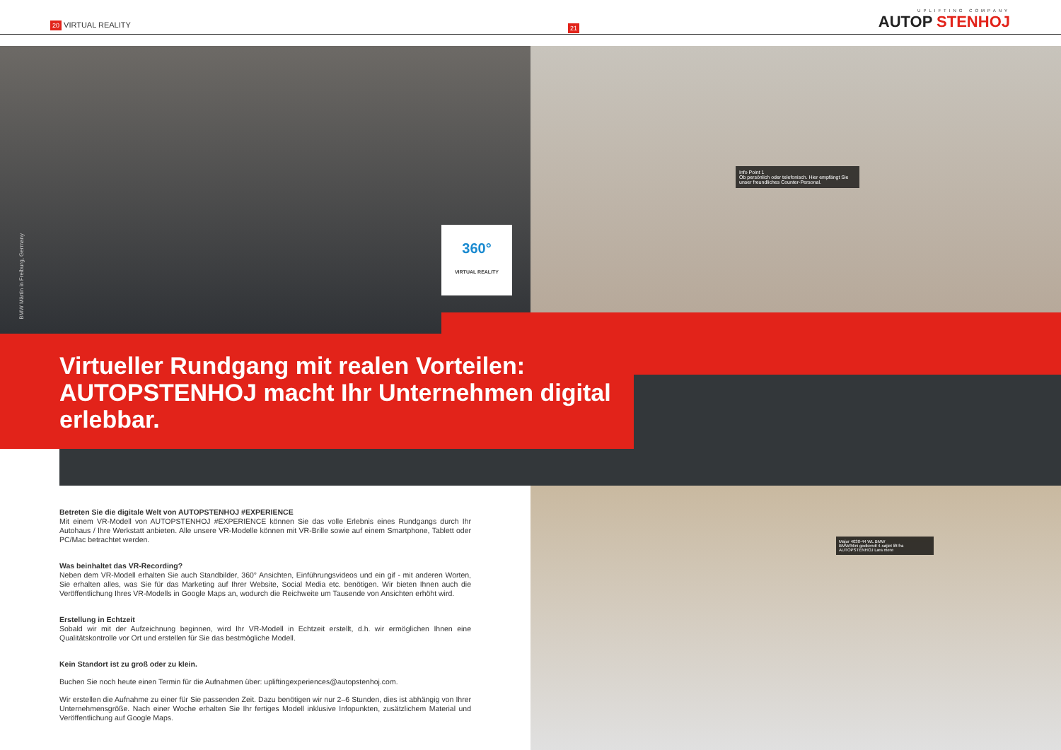20 VIRTUAL REALITY 21
UPLIFTING COMPANY
AUTOP STENHOJ
BMW Märtin in Freiburg, Germany
360°
VIRTUAL REALITY
Info Point 1
Ob persönlich oder telefonisch. Hier empfängt Sie unser freundliches Counter-Personal.
Virtueller Rundgang mit realen Vorteilen: AUTOPSTENHOJ macht Ihr Unternehmen digital erlebbar.
Major 4030-44 WL BMW
BMW/Mini godkendt 4-søjlet lift fra AUTOPSTENHOJ Læs mere
Betreten Sie die digitale Welt von AUTOPSTENHOJ #EXPERIENCE
Mit einem VR-Modell von AUTOPSTENHOJ #EXPERIENCE können Sie das volle Erlebnis eines Rundgangs durch Ihr Autohaus / Ihre Werkstatt anbieten. Alle unsere VR-Modelle können mit VR-Brille sowie auf einem Smartphone, Tablett oder PC/Mac betrachtet werden.
Was beinhaltet das VR-Recording?
Neben dem VR-Modell erhalten Sie auch Standbilder, 360° Ansichten, Einführungsvideos und ein gif - mit anderen Worten, Sie erhalten alles, was Sie für das Marketing auf Ihrer Website, Social Media etc. benötigen. Wir bieten Ihnen auch die Veröffentlichung Ihres VR-Modells in Google Maps an, wodurch die Reichweite um Tausende von Ansichten erhöht wird.
Erstellung in Echtzeit
Sobald wir mit der Aufzeichnung beginnen, wird Ihr VR-Modell in Echtzeit erstellt, d.h. wir ermöglichen Ihnen eine Qualitätskontrolle vor Ort und erstellen für Sie das bestmögliche Modell.
Kein Standort ist zu groß oder zu klein.
Buchen Sie noch heute einen Termin für die Aufnahmen über: upliftingexperiences@autopstenhoj.com.
Wir erstellen die Aufnahme zu einer für Sie passenden Zeit. Dazu benötigen wir nur 2–6 Stunden, dies ist abhängig von Ihrer Unternehmensgröße. Nach einer Woche erhalten Sie Ihr fertiges Modell inklusive Infopunkten, zusätzlichem Material und Veröffentlichung auf Google Maps.